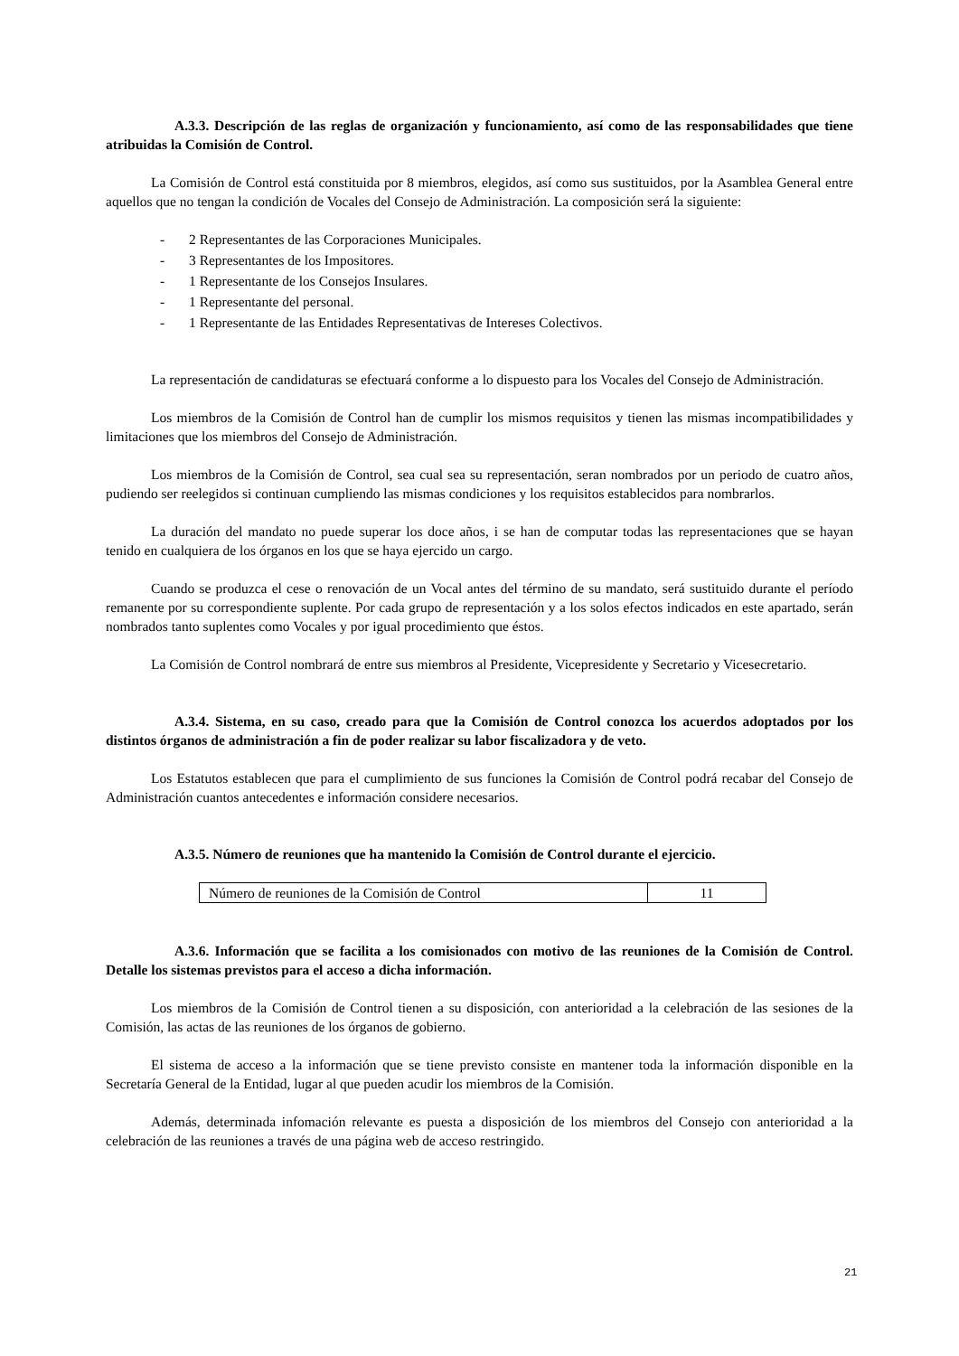A.3.3. Descripción de las reglas de organización y funcionamiento, así como de las responsabilidades que tiene atribuidas la Comisión de Control.
La Comisión de Control está constituida por 8 miembros, elegidos, así como sus sustituidos, por la Asamblea General entre aquellos que no tengan la condición de Vocales del Consejo de Administración. La composición será la siguiente:
- 2 Representantes de las Corporaciones Municipales.
- 3 Representantes de los Impositores.
- 1 Representante de los Consejos Insulares.
- 1 Representante del personal.
- 1 Representante de las Entidades Representativas de Intereses Colectivos.
La representación de candidaturas se efectuará conforme a lo dispuesto para los Vocales del Consejo de Administración.
Los miembros de la Comisión de Control han de cumplir los mismos requisitos y tienen las mismas incompatibilidades y limitaciones que los miembros del Consejo de Administración.
Los miembros de la Comisión de Control, sea cual sea su representación, seran nombrados por un periodo de cuatro años, pudiendo ser reelegidos si continuan cumpliendo las mismas condiciones y los requisitos establecidos para nombrarlos.
La duración del mandato no puede superar los doce años, i se han de computar todas las representaciones que se hayan tenido en cualquiera de los órganos en los que se haya ejercido un cargo.
Cuando se produzca el cese o renovación de un Vocal antes del término de su mandato, será sustituido durante el período remanente por su correspondiente suplente. Por cada grupo de representación y a los solos efectos indicados en este apartado, serán nombrados tanto suplentes como Vocales y por igual procedimiento que éstos.
La Comisión de Control nombrará de entre sus miembros al Presidente, Vicepresidente y Secretario y Vicesecretario.
A.3.4. Sistema, en su caso, creado para que la Comisión de Control conozca los acuerdos adoptados por los distintos órganos de administración a fin de poder realizar su labor fiscalizadora y de veto.
Los Estatutos establecen que para el cumplimiento de sus funciones la Comisión de Control podrá recabar del Consejo de Administración cuantos antecedentes e información considere necesarios.
A.3.5. Número de reuniones que ha mantenido la Comisión de Control durante el ejercicio.
| Número de reuniones de la Comisión de Control | 11 |
A.3.6. Información que se facilita a los comisionados con motivo de las reuniones de la Comisión de Control. Detalle los sistemas previstos para el acceso a dicha información.
Los miembros de la Comisión de Control tienen a su disposición, con anterioridad a la celebración de las sesiones de la Comisión, las actas de las reuniones de los órganos de gobierno.
El sistema de acceso a la información que se tiene previsto consiste en mantener toda la información disponible en la Secretaría General de la Entidad, lugar al que pueden acudir los miembros de la Comisión.
Además, determinada infomación relevante es puesta a disposición de los miembros del Consejo con anterioridad a la celebración de las reuniones a través de una página web de acceso restringido.
21